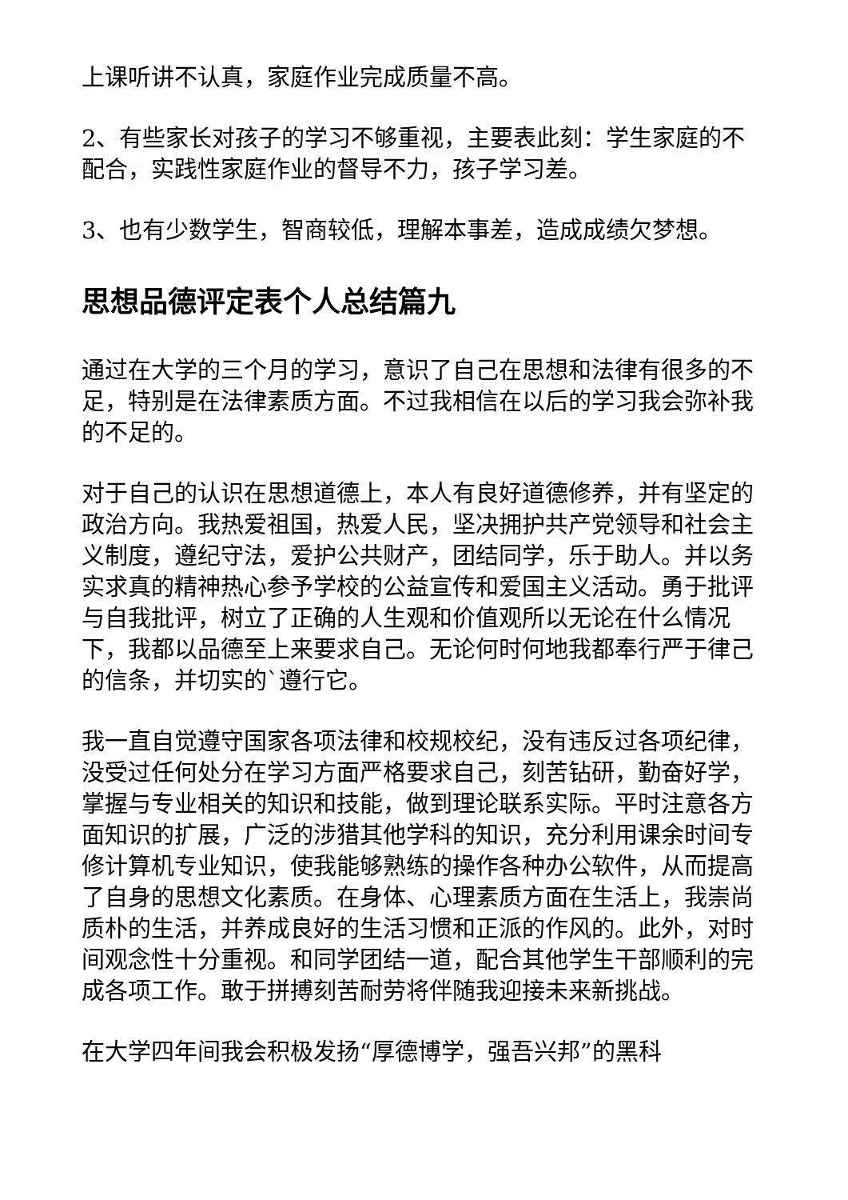上课听讲不认真，家庭作业完成质量不高。
2、有些家长对孩子的学习不够重视，主要表此刻：学生家庭的不配合，实践性家庭作业的督导不力，孩子学习差。
3、也有少数学生，智商较低，理解本事差，造成成绩欠梦想。
思想品德评定表个人总结篇九
通过在大学的三个月的学习，意识了自己在思想和法律有很多的不足，特别是在法律素质方面。不过我相信在以后的学习我会弥补我的不足的。
对于自己的认识在思想道德上，本人有良好道德修养，并有坚定的政治方向。我热爱祖国，热爱人民，坚决拥护共产党领导和社会主义制度，遵纪守法，爱护公共财产，团结同学，乐于助人。并以务实求真的精神热心参予学校的公益宣传和爱国主义活动。勇于批评与自我批评，树立了正确的人生观和价值观所以无论在什么情况下，我都以品德至上来要求自己。无论何时何地我都奉行严于律己的信条，并切实的`遵行它。
我一直自觉遵守国家各项法律和校规校纪，没有违反过各项纪律，没受过任何处分在学习方面严格要求自己，刻苦钻研，勤奋好学，掌握与专业相关的知识和技能，做到理论联系实际。平时注意各方面知识的扩展，广泛的涉猎其他学科的知识，充分利用课余时间专修计算机专业知识，使我能够熟练的操作各种办公软件，从而提高了自身的思想文化素质。在身体、心理素质方面在生活上，我崇尚质朴的生活，并养成良好的生活习惯和正派的作风的。此外，对时间观念性十分重视。和同学团结一道，配合其他学生干部顺利的完成各项工作。敢于拼搏刻苦耐劳将伴随我迎接未来新挑战。
在大学四年间我会积极发扬“厚德博学，强吾兴邦”的黑科